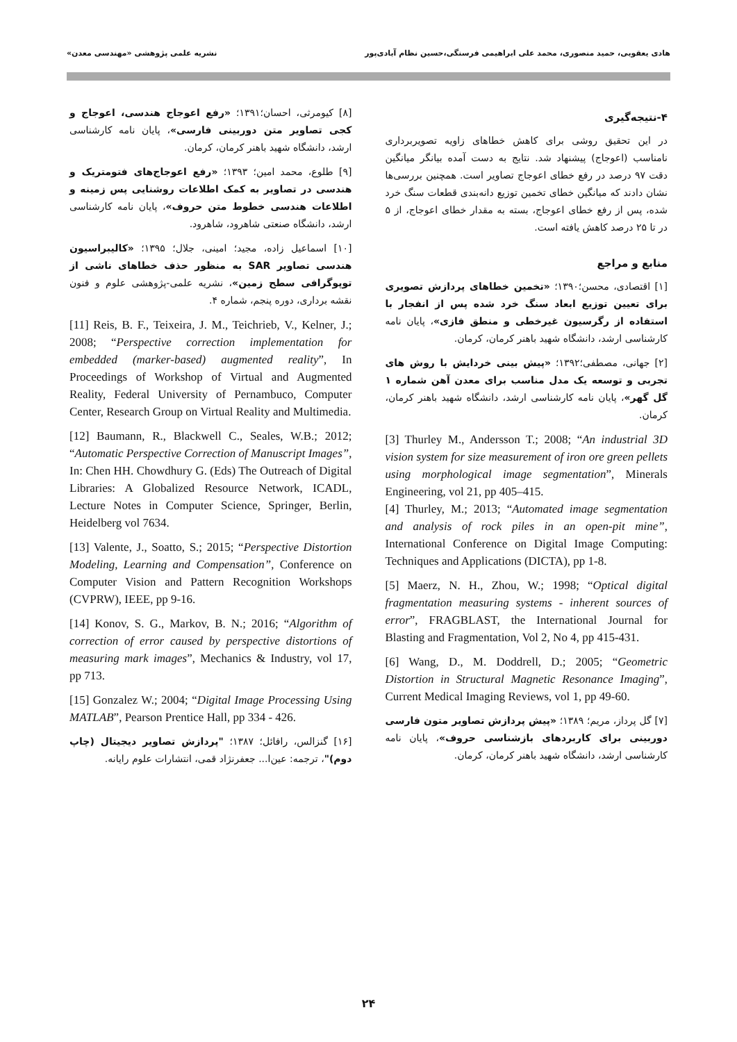هادی یعقوبی، حمید منصوری، محمد علی ابراهیمی فرسنگی،حسین نظام آبادی‌پور نشریه علمی پژوهشی «مهندسی معدن»
۴-نتیجه‌گیری
در این تحقیق روشی برای کاهش خطاهای زاویه تصویربرداری نامناسب (اعوجاج) پیشنهاد شد. نتایج به دست آمده بیانگر میانگین دقت ۹۷ درصد در رفع خطای اعوجاج تصاویر است. همچنین بررسی‌ها نشان دادند که میانگین خطای تخمین توزیع دانه‌بندی قطعات سنگ خرد شده، پس از رفع خطای اعوجاج، بسته به مقدار خطای اعوجاج، از ۵ در تا ۲۵ درصد کاهش یافته است.
منابع و مراجع
[۱] اقتصادی، محسن؛۱۳۹۰؛ «تخمین خطاهای پردازش تصویری برای تعیین توزیع ابعاد سنگ خرد شده پس از انفجار با استفاده از رگرسیون غیرخطی و منطق فازی»، پایان نامه کارشناسی ارشد، دانشگاه شهید باهنر کرمان، کرمان.
[۲] جهانی، مصطفی؛۱۳۹۲؛ «پیش بینی خردایش با روش های تجربی و توسعه یک مدل مناسب برای معدن آهن شماره ۱ گل گهر»، پایان نامه کارشناسی ارشد، دانشگاه شهید باهنر کرمان، کرمان.
[3] Thurley M., Andersson T.; 2008; “An industrial 3D vision system for size measurement of iron ore green pellets using morphological image segmentation”, Minerals Engineering, vol 21, pp 405–415.
[4] Thurley, M.; 2013; “Automated image segmentation and analysis of rock piles in an open-pit mine”, International Conference on Digital Image Computing: Techniques and Applications (DICTA), pp 1-8.
[5] Maerz, N. H., Zhou, W.; 1998; “Optical digital fragmentation measuring systems - inherent sources of error”, FRAGBLAST, the International Journal for Blasting and Fragmentation, Vol 2, No 4, pp 415-431.
[6] Wang, D., M. Doddrell, D.; 2005; “Geometric Distortion in Structural Magnetic Resonance Imaging”, Current Medical Imaging Reviews, vol 1, pp 49-60.
[۷] گل پرداز، مریم؛ ۱۳۸۹؛ «پیش پردازش تصاویر متون فارسی دوربینی برای کاربردهای بازشناسی حروف»، پایان نامه کارشناسی ارشد، دانشگاه شهید باهنر کرمان، کرمان.
[۸] کیومرثی، احسان؛۱۳۹۱؛ «رفع اعوجاج هندسی، اعوجاج و کجی تصاویر متن دوربینی فارسی»، پایان نامه کارشناسی ارشد، دانشگاه شهید باهنر کرمان، کرمان.
[۹] طلوع، محمد امین؛ ۱۳۹۳؛ «رفع اعوجاج‌های فتومتریک و هندسی در تصاویر به کمک اطلاعات روشنایی پس زمینه و اطلاعات هندسی خطوط متن حروف»، پایان نامه کارشناسی ارشد، دانشگاه صنعتی شاهرود، شاهرود.
[۱۰] اسماعیل زاده، مجید؛ امینی، جلال؛ ۱۳۹۵؛ «کالیبراسیون هندسی تصاویر SAR به منظور حذف خطاهای ناشی از توپوگرافی سطح زمین»، نشریه علمی-پژوهشی علوم و فنون نقشه برداری، دوره پنجم، شماره ۴.
[11] Reis, B. F., Teixeira, J. M., Teichrieb, V., Kelner, J.; 2008; “Perspective correction implementation for embedded (marker-based) augmented reality”, In Proceedings of Workshop of Virtual and Augmented Reality, Federal University of Pernambuco, Computer Center, Research Group on Virtual Reality and Multimedia.
[12] Baumann, R., Blackwell C., Seales, W.B.; 2012; “Automatic Perspective Correction of Manuscript Images”, In: Chen HH. Chowdhury G. (Eds) The Outreach of Digital Libraries: A Globalized Resource Network, ICADL, Lecture Notes in Computer Science, Springer, Berlin, Heidelberg vol 7634.
[13] Valente, J., Soatto, S.; 2015; “Perspective Distortion Modeling, Learning and Compensation”, Conference on Computer Vision and Pattern Recognition Workshops (CVPRW), IEEE, pp 9-16.
[14] Konov, S. G., Markov, B. N.; 2016; “Algorithm of correction of error caused by perspective distortions of measuring mark images”, Mechanics & Industry, vol 17, pp 713.
[15] Gonzalez W.; 2004; “Digital Image Processing Using MATLAB”, Pearson Prentice Hall, pp 334 - 426.
[۱۶] گنزالس، رافائل؛ ۱۳۸۷؛ "پردازش تصاویر دیجیتال (چاپ دوم)"، ترجمه: عین‌ا... جعفرنژاد قمی، انتشارات علوم رایانه.
۲۴